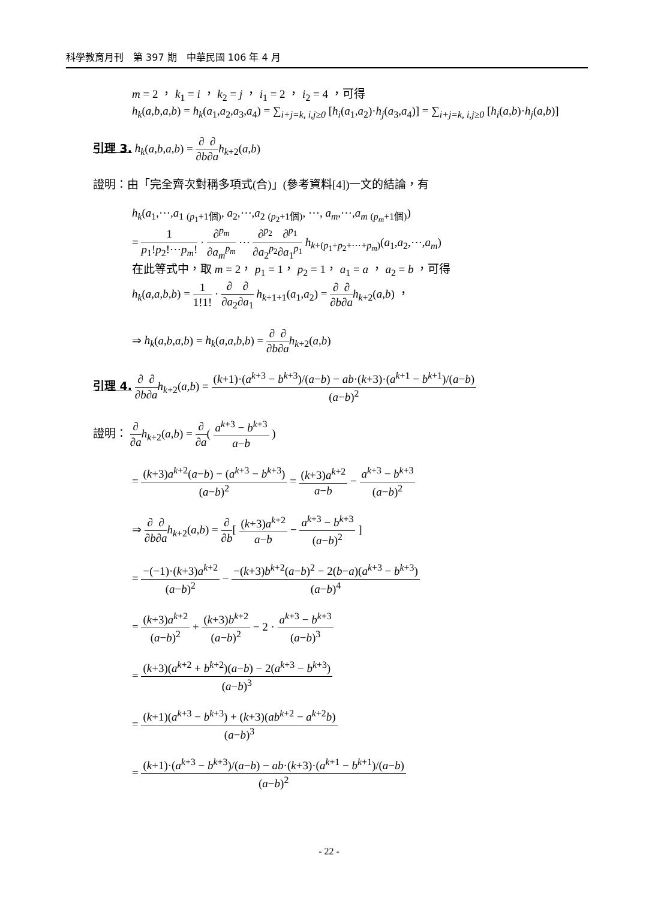科學教育月刊　第 397 期　中華民國 106 年 4 月
m = 2 ， k<sub>1</sub> = i ， k<sub>2</sub> = j ， i<sub>1</sub> = 2 ， i<sub>2</sub> = 4 ，可得
h<sub>k</sub>(a,b,a,b) = h<sub>k</sub>(a<sub>1</sub>,a<sub>2</sub>,a<sub>3</sub>,a<sub>4</sub>) = ∑<sub>i+j=k, i,j≥0</sub> [h<sub>i</sub>(a<sub>1</sub>,a<sub>2</sub>)·h<sub>j</sub>(a<sub>3</sub>,a<sub>4</sub>)] = ∑<sub>i+j=k, i,j≥0</sub> [h<sub>i</sub>(a,b)·h<sub>j</sub>(a,b)]
引理 3. h<sub>k</sub>(a,b,a,b) = ∂ ∂b∂ ∂a h<sub>k+2</sub>(a,b)
證明：由「完全齊次對稱多項式(合)」(參考資料[4])一文的結論，有
h<sub>k</sub>(a<sub>1</sub>,⋯,a<sub>1</sub> <sub>(p<sub>1</sub>+1個)</sub>, a<sub>2</sub>,⋯,a<sub>2</sub> <sub>(p<sub>2</sub>+1個)</sub>, ⋯, a<sub>m</sub>,⋯,a<sub>m</sub> <sub>(p<sub>m</sub>+1個)</sub>)
= 1 p<sub>1</sub>!p<sub>2</sub>!⋯p<sub>m</sub>! · ∂<sup>p<sub>m</sub></sup> ∂a<sub>m</sub><sup>p<sub>m</sub></sup> ⋯ ∂<sup>p<sub>2</sub></sup> ∂a<sub>2</sub><sup>p<sub>2</sub></sup>∂<sup>p<sub>1</sub></sup> ∂a<sub>1</sub><sup>p<sub>1</sub></sup> h<sub>k+(p<sub>1</sub>+p<sub>2</sub>+⋯+p<sub>m</sub>)</sub>(a<sub>1</sub>,a<sub>2</sub>,⋯,a<sub>m</sub>)
在此等式中，取 m = 2， p<sub>1</sub> = 1， p<sub>2</sub> = 1， a<sub>1</sub> = a ， a<sub>2</sub> = b ，可得
h<sub>k</sub>(a,a,b,b) = 1 1!1! · ∂ ∂a<sub>2</sub>∂ ∂a<sub>1</sub> h<sub>k+1+1</sub>(a<sub>1</sub>,a<sub>2</sub>) = ∂ ∂b∂ ∂a h<sub>k+2</sub>(a,b) ，
⇒ h<sub>k</sub>(a,b,a,b) = h<sub>k</sub>(a,a,b,b) = ∂ ∂b∂ ∂a h<sub>k+2</sub>(a,b)
引理 4. ∂ ∂b∂ ∂a h<sub>k+2</sub>(a,b) = (k+1)·(a<sup>k+3</sup> − b<sup>k+3</sup>)/(a−b) − ab·(k+3)·(a<sup>k+1</sup> − b<sup>k+1</sup>)/(a−b) (a−b)<sup>2</sup>
證明： ∂ ∂a h<sub>k+2</sub>(a,b) = ∂ ∂a( a<sup>k+3</sup> − b<sup>k+3</sup> a−b )
= (k+3)a<sup>k+2</sup>(a−b) − (a<sup>k+3</sup> − b<sup>k+3</sup>) (a−b)<sup>2</sup> = (k+3)a<sup>k+2</sup> a−b − a<sup>k+3</sup> − b<sup>k+3</sup> (a−b)<sup>2</sup>
⇒ ∂ ∂b∂ ∂a h<sub>k+2</sub>(a,b) = ∂ ∂b[ (k+3)a<sup>k+2</sup> a−b − a<sup>k+3</sup> − b<sup>k+3</sup> (a−b)<sup>2</sup> ]
= −(−1)·(k+3)a<sup>k+2</sup> (a−b)<sup>2</sup> − −(k+3)b<sup>k+2</sup>(a−b)<sup>2</sup> − 2(b−a)(a<sup>k+3</sup> − b<sup>k+3</sup>) (a−b)<sup>4</sup>
= (k+3)a<sup>k+2</sup> (a−b)<sup>2</sup> + (k+3)b<sup>k+2</sup> (a−b)<sup>2</sup> − 2 · a<sup>k+3</sup> − b<sup>k+3</sup> (a−b)<sup>3</sup>
= (k+3)(a<sup>k+2</sup> + b<sup>k+2</sup>)(a−b) − 2(a<sup>k+3</sup> − b<sup>k+3</sup>) (a−b)<sup>3</sup>
= (k+1)(a<sup>k+3</sup> − b<sup>k+3</sup>) + (k+3)(ab<sup>k+2</sup> − a<sup>k+2</sup>b) (a−b)<sup>3</sup>
= (k+1)·(a<sup>k+3</sup> − b<sup>k+3</sup>)/(a−b) − ab·(k+3)·(a<sup>k+1</sup> − b<sup>k+1</sup>)/(a−b) (a−b)<sup>2</sup>
- 22 -